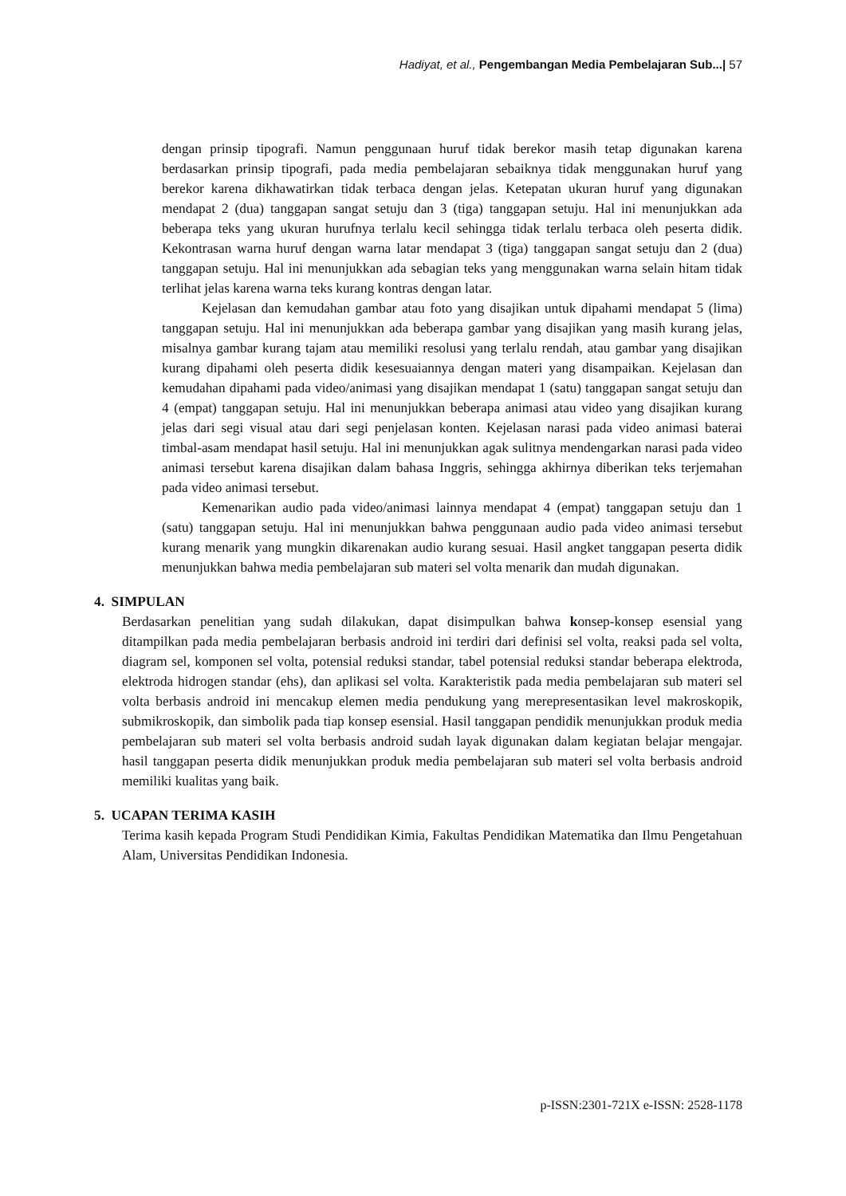Hadiyat, et al., Pengembangan Media Pembelajaran Sub...| 57
dengan prinsip tipografi. Namun penggunaan huruf tidak berekor masih tetap digunakan karena berdasarkan prinsip tipografi, pada media pembelajaran sebaiknya tidak menggunakan huruf yang berekor karena dikhawatirkan tidak terbaca dengan jelas. Ketepatan ukuran huruf yang digunakan mendapat 2 (dua) tanggapan sangat setuju dan 3 (tiga) tanggapan setuju. Hal ini menunjukkan ada beberapa teks yang ukuran hurufnya terlalu kecil sehingga tidak terlalu terbaca oleh peserta didik. Kekontrasan warna huruf dengan warna latar mendapat 3 (tiga) tanggapan sangat setuju dan 2 (dua) tanggapan setuju. Hal ini menunjukkan ada sebagian teks yang menggunakan warna selain hitam tidak terlihat jelas karena warna teks kurang kontras dengan latar.
Kejelasan dan kemudahan gambar atau foto yang disajikan untuk dipahami mendapat 5 (lima) tanggapan setuju. Hal ini menunjukkan ada beberapa gambar yang disajikan yang masih kurang jelas, misalnya gambar kurang tajam atau memiliki resolusi yang terlalu rendah, atau gambar yang disajikan kurang dipahami oleh peserta didik kesesuaiannya dengan materi yang disampaikan. Kejelasan dan kemudahan dipahami pada video/animasi yang disajikan mendapat 1 (satu) tanggapan sangat setuju dan 4 (empat) tanggapan setuju. Hal ini menunjukkan beberapa animasi atau video yang disajikan kurang jelas dari segi visual atau dari segi penjelasan konten. Kejelasan narasi pada video animasi baterai timbal-asam mendapat hasil setuju. Hal ini menunjukkan agak sulitnya mendengarkan narasi pada video animasi tersebut karena disajikan dalam bahasa Inggris, sehingga akhirnya diberikan teks terjemahan pada video animasi tersebut.
Kemenarikan audio pada video/animasi lainnya mendapat 4 (empat) tanggapan setuju dan 1 (satu) tanggapan setuju. Hal ini menunjukkan bahwa penggunaan audio pada video animasi tersebut kurang menarik yang mungkin dikarenakan audio kurang sesuai. Hasil angket tanggapan peserta didik menunjukkan bahwa media pembelajaran sub materi sel volta menarik dan mudah digunakan.
4. SIMPULAN
Berdasarkan penelitian yang sudah dilakukan, dapat disimpulkan bahwa konsep-konsep esensial yang ditampilkan pada media pembelajaran berbasis android ini terdiri dari definisi sel volta, reaksi pada sel volta, diagram sel, komponen sel volta, potensial reduksi standar, tabel potensial reduksi standar beberapa elektroda, elektroda hidrogen standar (ehs), dan aplikasi sel volta. Karakteristik pada media pembelajaran sub materi sel volta berbasis android ini mencakup elemen media pendukung yang merepresentasikan level makroskopik, submikroskopik, dan simbolik pada tiap konsep esensial. Hasil tanggapan pendidik menunjukkan produk media pembelajaran sub materi sel volta berbasis android sudah layak digunakan dalam kegiatan belajar mengajar. hasil tanggapan peserta didik menunjukkan produk media pembelajaran sub materi sel volta berbasis android memiliki kualitas yang baik.
5. UCAPAN TERIMA KASIH
Terima kasih kepada Program Studi Pendidikan Kimia, Fakultas Pendidikan Matematika dan Ilmu Pengetahuan Alam, Universitas Pendidikan Indonesia.
p-ISSN:2301-721X e-ISSN: 2528-1178